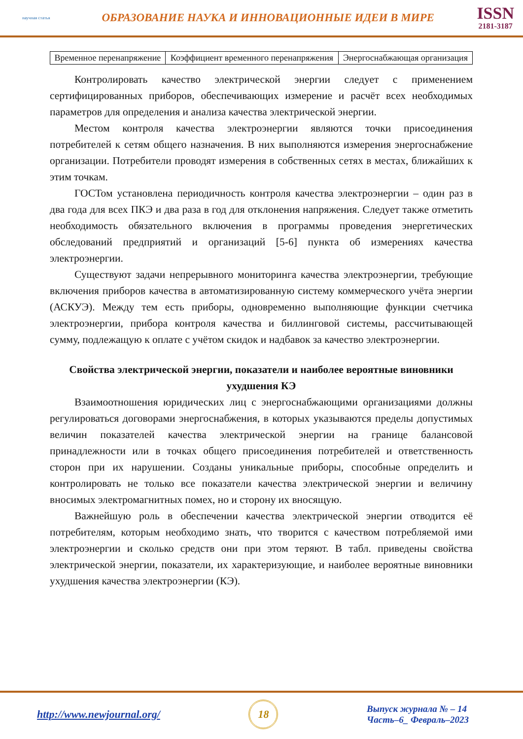научная статья
ОБРАЗОВАНИЕ НАУКА И ИННОВАЦИОННЫЕ ИДЕИ В МИРЕ
ISSN
2181-3187
| Временное перенапряжение | Коэффициент временного перенапряжения | Энергоснабжающая организация |
Контролировать качество электрической энергии следует с применением сертифицированных приборов, обеспечивающих измерение и расчёт всех необходимых параметров для определения и анализа качества электрической энергии.
Местом контроля качества электроэнергии являются точки присоединения потребителей к сетям общего назначения. В них выполняются измерения энергоснабжение организации. Потребители проводят измерения в собственных сетях в местах, ближайших к этим точкам.
ГОСТом установлена периодичность контроля качества электроэнергии – один раз в два года для всех ПКЭ и два раза в год для отклонения напряжения. Следует также отметить необходимость обязательного включения в программы проведения энергетических обследований предприятий и организаций [5-6] пункта об измерениях качества электроэнергии.
Существуют задачи непрерывного мониторинга качества электроэнергии, требующие включения приборов качества в автоматизированную систему коммерческого учёта энергии (АСКУЭ). Между тем есть приборы, одновременно выполняющие функции счетчика электроэнергии, прибора контроля качества и биллинговой системы, рассчитывающей сумму, подлежащую к оплате с учётом скидок и надбавок за качество электроэнергии.
Свойства электрической энергии, показатели и наиболее вероятные виновники ухудшения КЭ
Взаимоотношения юридических лиц с энергоснабжающими организациями должны регулироваться договорами энергоснабжения, в которых указываются пределы допустимых величин показателей качества электрической энергии на границе балансовой принадлежности или в точках общего присоединения потребителей и ответственность сторон при их нарушении. Созданы уникальные приборы, способные определить и контролировать не только все показатели качества электрической энергии и величину вносимых электромагнитных помех, но и сторону их вносящую.
Важнейшую роль в обеспечении качества электрической энергии отводится её потребителям, которым необходимо знать, что творится с качеством потребляемой ими электроэнергии и сколько средств они при этом теряют. В табл. приведены свойства электрической энергии, показатели, их характеризующие, и наиболее вероятные виновники ухудшения качества электроэнергии (КЭ).
http://www.newjournal.org/
18
Выпуск журнала № – 14
Часть–6_ Февраль–2023